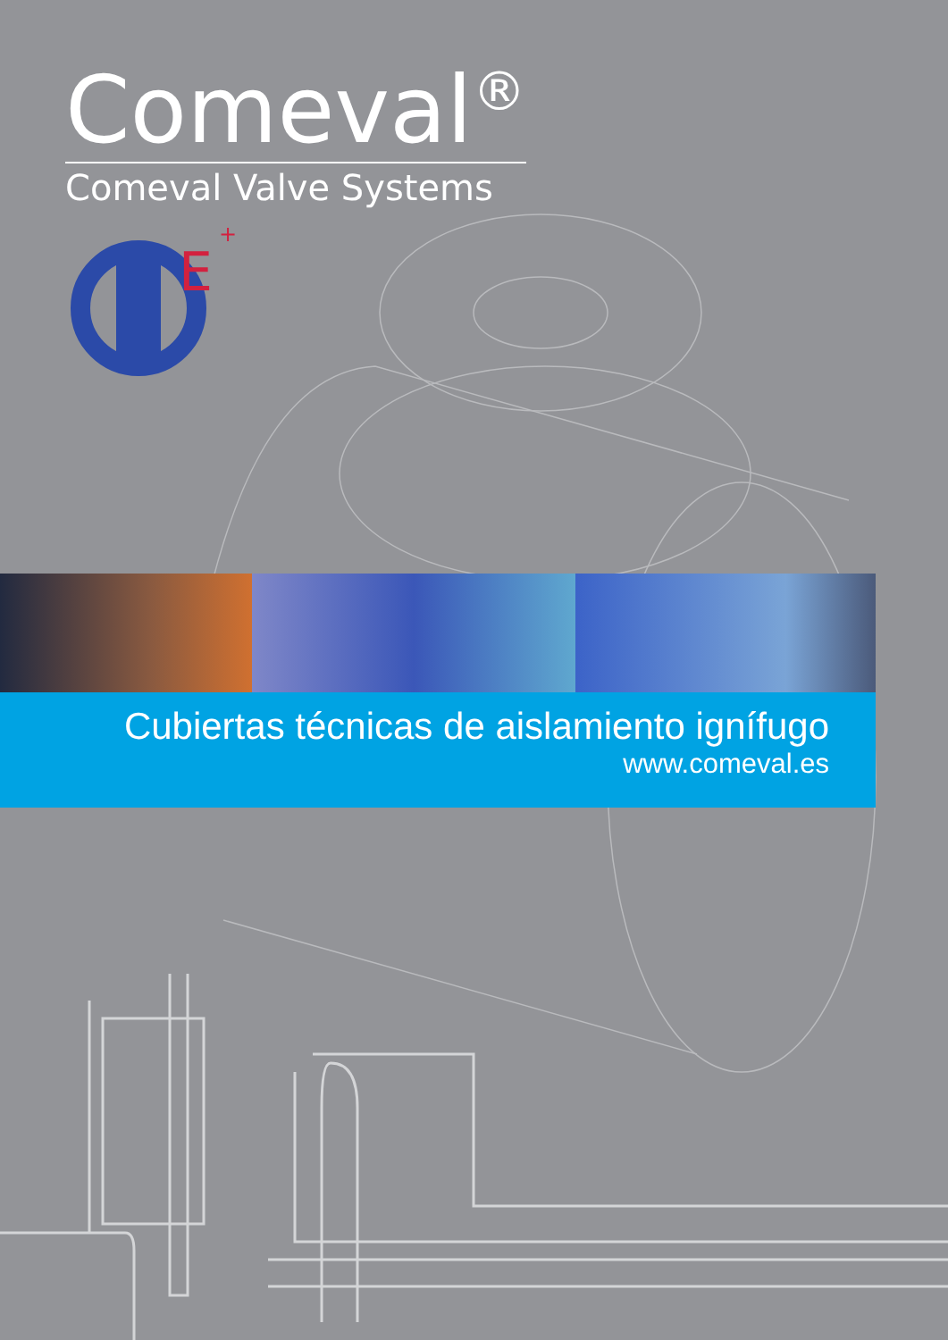Comeval<sup>®</sup>
Comeval Valve Systems
E
+
Cubiertas técnicas de aislamiento ignífugo
www.comeval.es